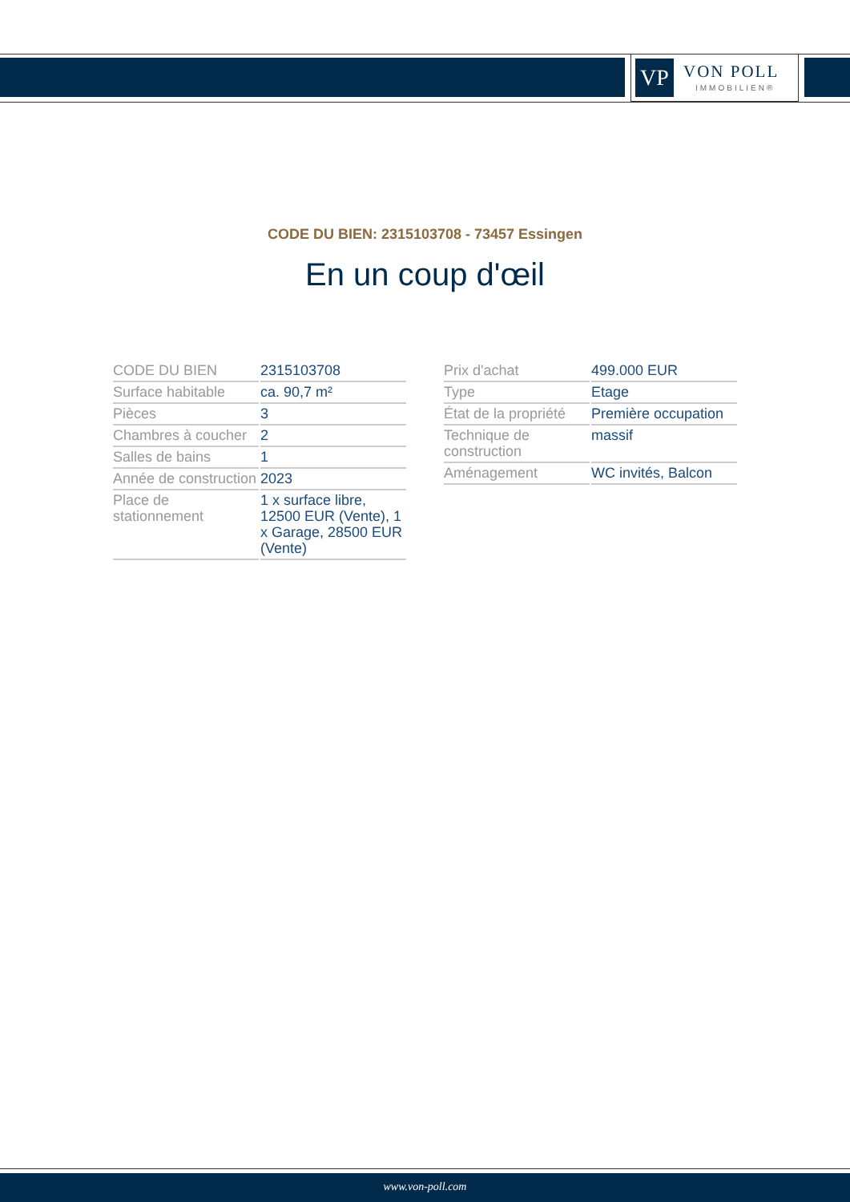VP
VON POLL
IMMOBILIEN®
CODE DU BIEN: 2315103708 - 73457 Essingen
En un coup d'œil
| CODE DU BIEN | 2315103708 |
| Surface habitable | ca. 90,7 m² |
| Pièces | 3 |
| Chambres à coucher | 2 |
| Salles de bains | 1 |
| Année de construction | 2023 |
| Place de stationnement | 1 x surface libre, 12500 EUR (Vente), 1 x Garage, 28500 EUR (Vente) |
| Prix d'achat | 499.000 EUR |
| Type | Etage |
| État de la propriété | Première occupation |
| Technique de construction | massif |
| Aménagement | WC invités, Balcon |
www.von-poll.com